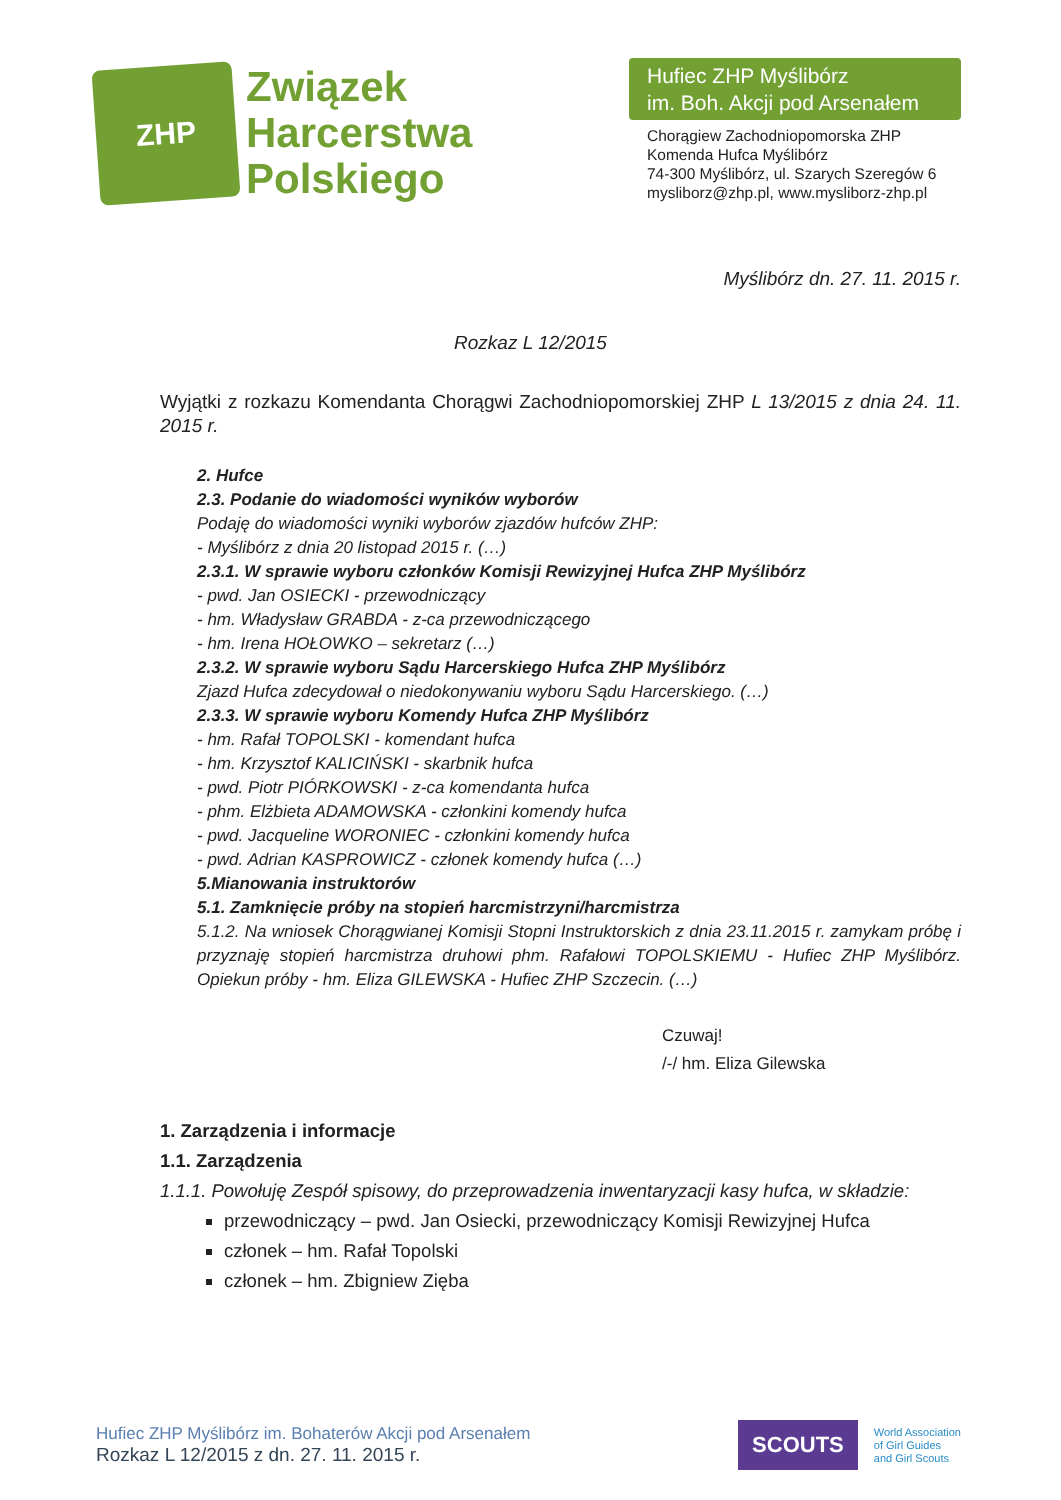ZHP
Związek
Harcerstwa
Polskiego
Hufiec ZHP Myślibórz
im. Boh. Akcji pod Arsenałem
Chorągiew Zachodniopomorska ZHP
Komenda Hufca Myślibórz
74-300 Myślibórz, ul. Szarych Szeregów 6
mysliborz@zhp.pl, www.mysliborz-zhp.pl
Myślibórz dn. 27. 11. 2015 r.
Rozkaz L 12/2015
Wyjątki z rozkazu Komendanta Chorągwi Zachodniopomorskiej ZHP L 13/2015 z dnia 24. 11. 2015 r.
2. Hufce
2.3. Podanie do wiadomości wyników wyborów
Podaję do wiadomości wyniki wyborów zjazdów hufców ZHP:
- Myślibórz z dnia 20 listopad 2015 r. (…)
2.3.1. W sprawie wyboru członków Komisji Rewizyjnej Hufca ZHP Myślibórz
- pwd. Jan OSIECKI - przewodniczący
- hm. Władysław GRABDA - z-ca przewodniczącego
- hm. Irena HOŁOWKO – sekretarz (…)
2.3.2. W sprawie wyboru Sądu Harcerskiego Hufca ZHP Myślibórz
Zjazd Hufca zdecydował o niedokonywaniu wyboru Sądu Harcerskiego. (…)
2.3.3. W sprawie wyboru Komendy Hufca ZHP Myślibórz
- hm. Rafał TOPOLSKI - komendant hufca
- hm. Krzysztof KALICIŃSKI - skarbnik hufca
- pwd. Piotr PIÓRKOWSKI - z-ca komendanta hufca
- phm. Elżbieta ADAMOWSKA - członkini komendy hufca
- pwd. Jacqueline WORONIEC - członkini komendy hufca
- pwd. Adrian KASPROWICZ - członek komendy hufca (…)
5.Mianowania instruktorów
5.1. Zamknięcie próby na stopień harcmistrzyni/harcmistrza
5.1.2. Na wniosek Chorągwianej Komisji Stopni Instruktorskich z dnia 23.11.2015 r. zamykam próbę i przyznaję stopień harcmistrza druhowi phm. Rafałowi TOPOLSKIEMU - Hufiec ZHP Myślibórz. Opiekun próby - hm. Eliza GILEWSKA - Hufiec ZHP Szczecin. (…)
Czuwaj!
/-/ hm. Eliza Gilewska
1. Zarządzenia i informacje
1.1. Zarządzenia
1.1.1. Powołuję Zespół spisowy, do przeprowadzenia inwentaryzacji kasy hufca, w składzie:
przewodniczący – pwd. Jan Osiecki, przewodniczący Komisji Rewizyjnej Hufca
członek – hm. Rafał Topolski
członek – hm. Zbigniew Zięba
Hufiec ZHP Myślibórz im. Bohaterów Akcji pod Arsenałem
Rozkaz L 12/2015 z dn. 27. 11. 2015 r.
SCOUTS
World Association
of Girl Guides
and Girl Scouts